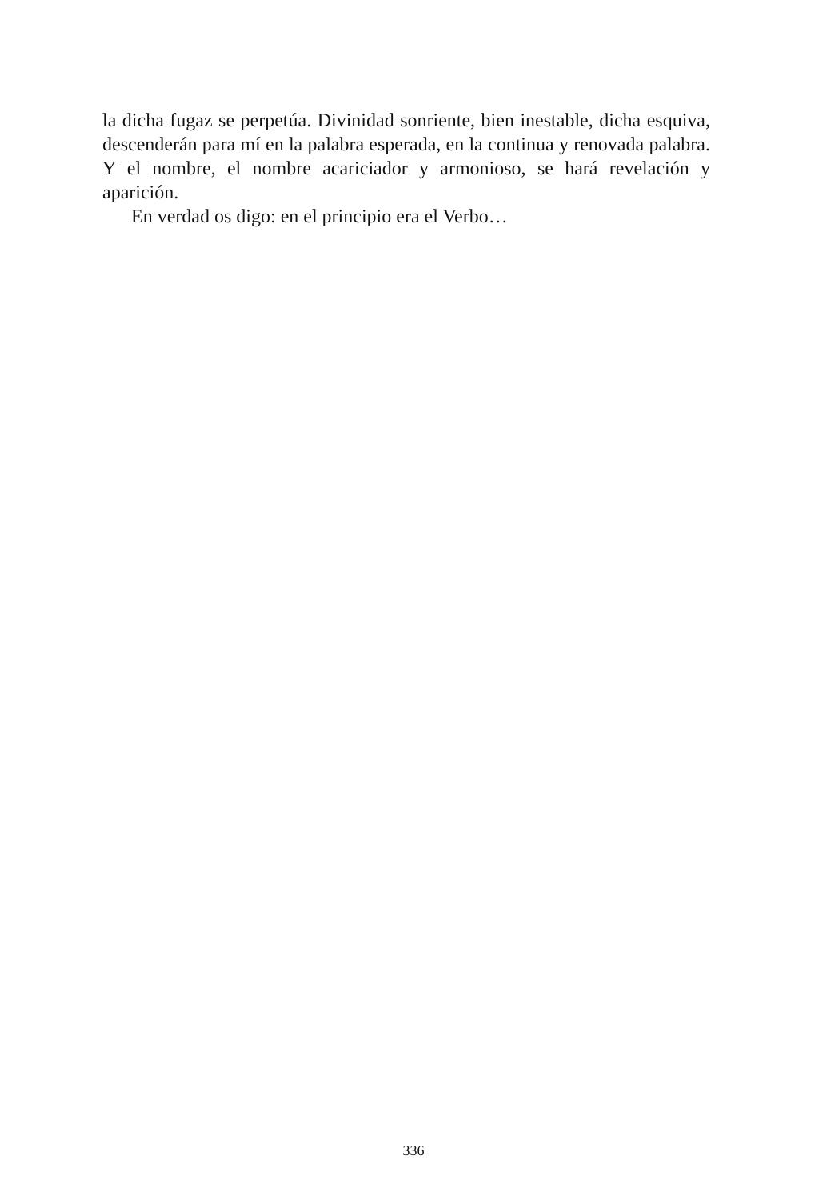la dicha fugaz se perpetúa. Divinidad sonriente, bien inestable, dicha es­quiva, descenderán para mí en la palabra esperada, en la continua y reno­vada palabra. Y el nombre, el nombre acariciador y armonioso, se hará revelación y aparición.
En verdad os digo: en el principio era el Verbo…
336